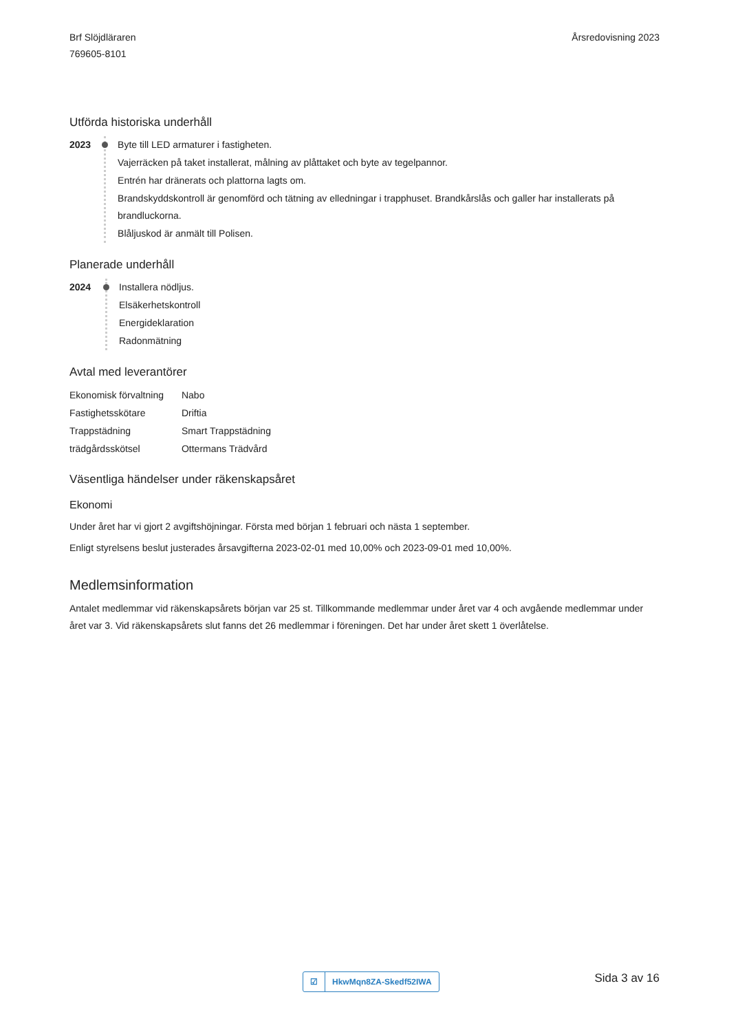Brf Slöjdläraren
769605-8101
Årsredovisning 2023
Utförda historiska underhåll
2023 Byte till LED armaturer i fastigheten.
Vajerräcken på taket installerat, målning av plåttaket och byte av tegelpannor.
Entrén har dränerats och plattorna lagts om.
Brandskyddskontroll är genomförd och tätning av elledningar i trapphuset. Brandkårslås och galler har installerats på brandluckorna.
Blåljuskod är anmält till Polisen.
Planerade underhåll
2024 Installera nödljus.
Elsäkerhetskontroll
Energideklaration
Radonmätning
Avtal med leverantörer
| Ekonomisk förvaltning | Nabo |
| Fastighetsskötare | Driftia |
| Trappstädning | Smart Trappstädning |
| trädgårdsskötsel | Ottermans Trädvård |
Väsentliga händelser under räkenskapsåret
Ekonomi
Under året har vi gjort 2 avgiftshöjningar. Första med början 1 februari och nästa 1 september.
Enligt styrelsens beslut justerades årsavgifterna 2023-02-01 med 10,00% och 2023-09-01 med 10,00%.
Medlemsinformation
Antalet medlemmar vid räkenskapsårets början var 25 st. Tillkommande medlemmar under året var 4 och avgående medlemmar under året var 3. Vid räkenskapsårets slut fanns det 26 medlemmar i föreningen. Det har under året skett 1 överlåtelse.
☑ HkwMqn8ZA-Skedf52IWA Sida 3 av 16